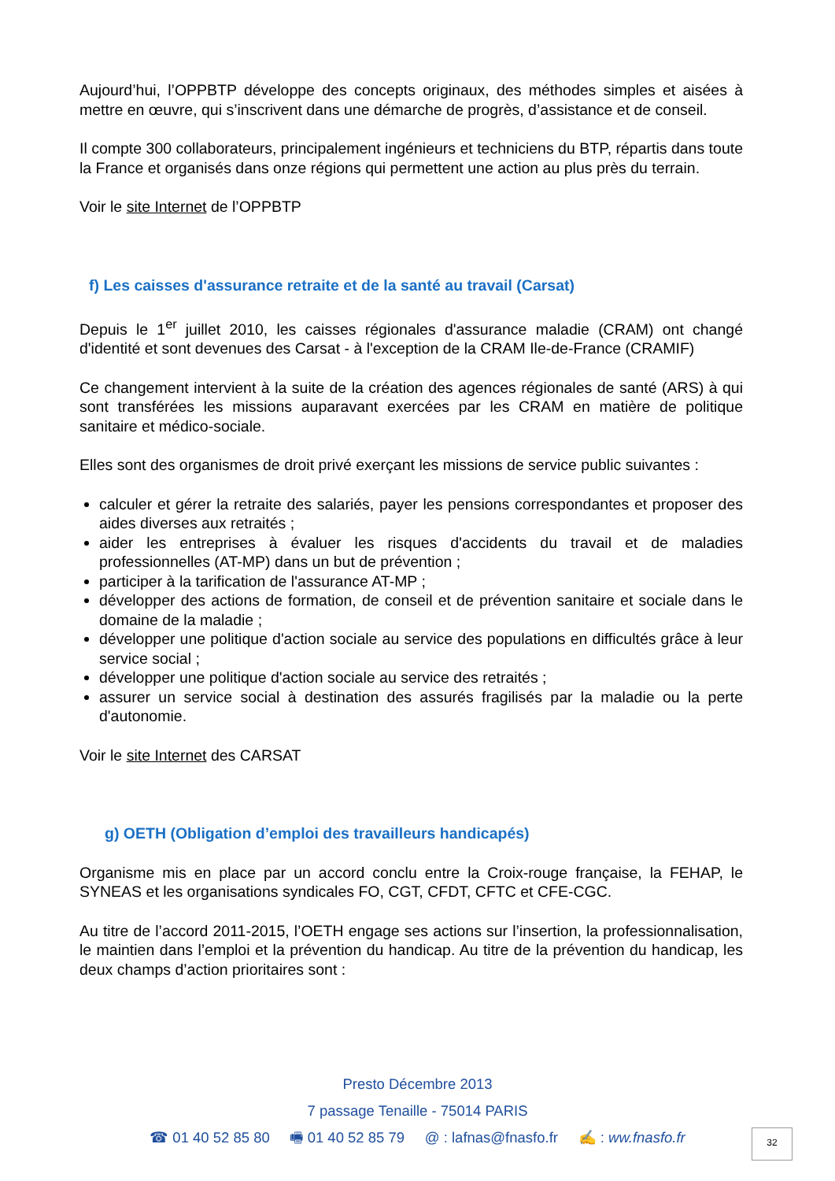Aujourd’hui, l’OPPBTP développe des concepts originaux, des méthodes simples et aisées à mettre en œuvre, qui s’inscrivent dans une démarche de progrès, d’assistance et de conseil.
Il compte 300 collaborateurs, principalement ingénieurs et techniciens du BTP, répartis dans toute la France et organisés dans onze régions qui permettent une action au plus près du terrain.
Voir le site Internet de l’OPPBTP
f) Les caisses d'assurance retraite et de la santé au travail (Carsat)
Depuis le 1<sup>er</sup> juillet 2010, les caisses régionales d'assurance maladie (CRAM) ont changé d'identité et sont devenues des Carsat - à l'exception de la CRAM Ile-de-France (CRAMIF)
Ce changement intervient à la suite de la création des agences régionales de santé (ARS) à qui sont transférées les missions auparavant exercées par les CRAM en matière de politique sanitaire et médico-sociale.
Elles sont des organismes de droit privé exerçant les missions de service public suivantes :
calculer et gérer la retraite des salariés, payer les pensions correspondantes et proposer des aides diverses aux retraités ;
aider les entreprises à évaluer les risques d'accidents du travail et de maladies professionnelles (AT-MP) dans un but de prévention ;
participer à la tarification de l'assurance AT-MP ;
développer des actions de formation, de conseil et de prévention sanitaire et sociale dans le domaine de la maladie ;
développer une politique d'action sociale au service des populations en difficultés grâce à leur service social ;
développer une politique d'action sociale au service des retraités ;
assurer un service social à destination des assurés fragilisés par la maladie ou la perte d'autonomie.
Voir le site Internet des CARSAT
g) OETH (Obligation d’emploi des travailleurs handicapés)
Organisme mis en place par un accord conclu entre la Croix-rouge française, la FEHAP, le SYNEAS et les organisations syndicales FO, CGT, CFDT, CFTC et CFE-CGC.
Au titre de l’accord 2011-2015, l’OETH engage ses actions sur l’insertion, la professionnalisation, le maintien dans l’emploi et la prévention du handicap. Au titre de la prévention du handicap, les deux champs d’action prioritaires sont :
Presto Décembre 2013
7 passage Tenaille - 75014 PARIS
☎ 01 40 52 85 80 🖷 01 40 52 85 79 @ : lafnas@fnasfo.fr ✍ : ww.fnasfo.fr
32